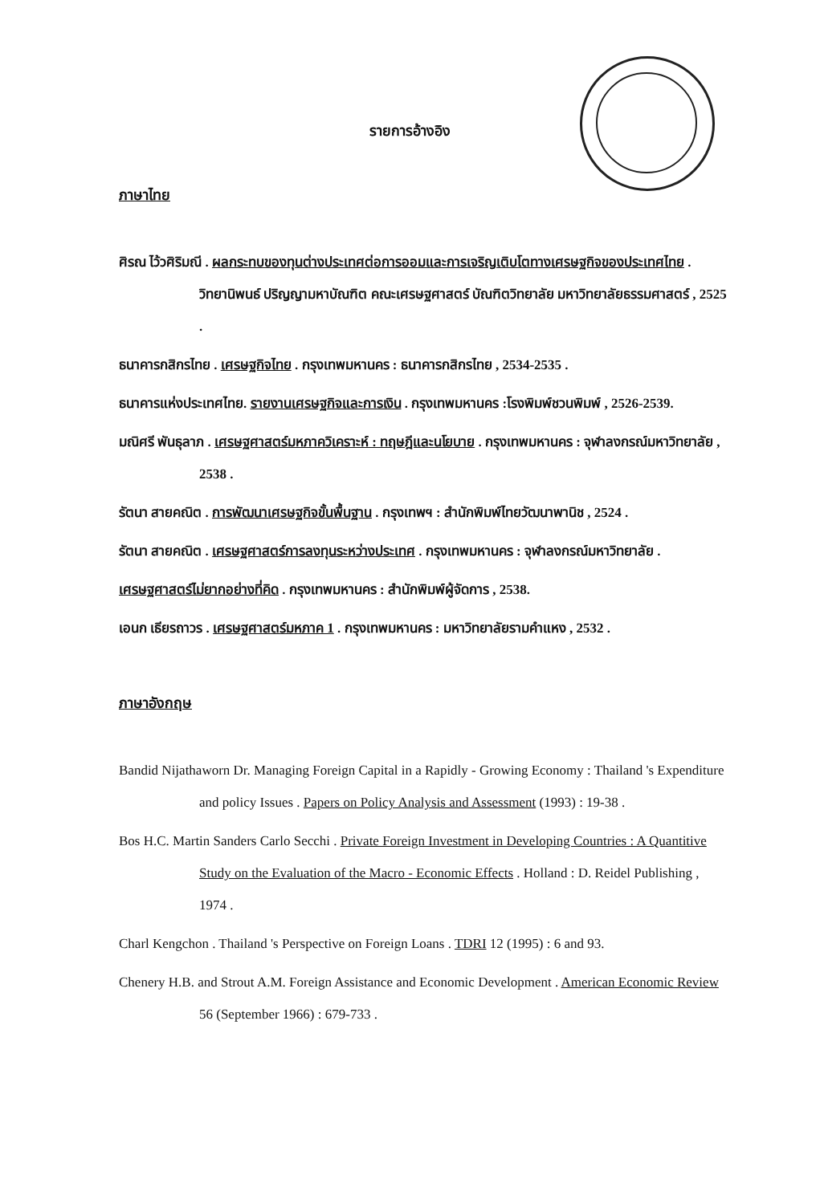รายการอ้างอิง
ภาษาไทย
ศิรณ ไว้วศิริมณี . ผลกระทบของทุนต่างประเทศต่อการออมและการเจริญเติบโตทางเศรษฐกิจของประเทศไทย . วิทยานิพนธ์ ปริญญามหาบัณฑิต คณะเศรษฐศาสตร์ บัณฑิตวิทยาลัย มหาวิทยาลัยธรรมศาสตร์ , 2525 .
ธนาคารกสิกรไทย . เศรษฐกิจไทย . กรุงเทพมหานคร : ธนาคารกสิกรไทย , 2534-2535 .
ธนาคารแห่งประเทศไทย. รายงานเศรษฐกิจและการเงิน . กรุงเทพมหานคร :โรงพิมพ์ชวนพิมพ์ , 2526-2539.
มณิศรี พันธุลาภ . เศรษฐศาสตร์มหภาควิเคราะห์ : ทฤษฎีและนโยบาย . กรุงเทพมหานคร : จุฬาลงกรณ์มหาวิทยาลัย , 2538 .
รัตนา สายคณิต . การพัฒนาเศรษฐกิจขั้นพื้นฐาน . กรุงเทพฯ : สำนักพิมพ์ไทยวัฒนาพานิช , 2524 .
รัตนา สายคณิต . เศรษฐศาสตร์การลงทุนระหว่างประเทศ . กรุงเทพมหานคร : จุฬาลงกรณ์มหาวิทยาลัย .
เศรษฐศาสตร์ไม่ยากอย่างที่คิด . กรุงเทพมหานคร : สำนักพิมพ์ผู้จัดการ , 2538.
เอนก เธียรถาวร . เศรษฐศาสตร์มหภาค 1 . กรุงเทพมหานคร : มหาวิทยาลัยรามคำแหง , 2532 .
ภาษาอังกฤษ
Bandid Nijathaworn Dr. Managing Foreign Capital in a Rapidly - Growing Economy : Thailand 's Expenditure and policy Issues . Papers on Policy Analysis and Assessment (1993) : 19-38 .
Bos H.C. Martin Sanders Carlo Secchi . Private Foreign Investment in Developing Countries : A Quantitive Study on the Evaluation of the Macro - Economic Effects . Holland : D. Reidel Publishing , 1974 .
Charl Kengchon . Thailand 's Perspective on Foreign Loans . TDRI 12 (1995) : 6 and 93.
Chenery H.B. and Strout A.M. Foreign Assistance and Economic Development . American Economic Review 56 (September 1966) : 679-733 .